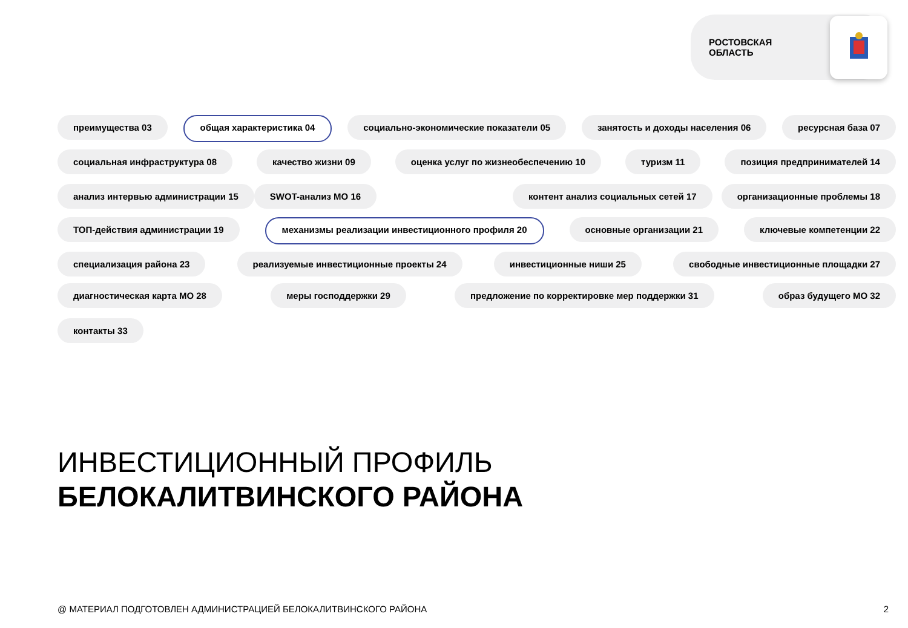РОСТОВСКАЯ
ОБЛАСТЬ
преимущества 03 общая характеристика 04 социально-экономические показатели 05 занятость и доходы населения 06 ресурсная база 07
социальная инфраструктура 08 качество жизни 09 оценка услуг по жизнеобеспечению 10 туризм 11 позиция предпринимателей 14
анализ интервью администрации 15 SWOT-анализ МО 16 контент анализ социальных сетей 17 организационные проблемы 18
ТОП-действия администрации 19 механизмы реализации инвестиционного профиля 20 основные организации 21 ключевые компетенции 22
специализация района 23 реализуемые инвестиционные проекты 24 инвестиционные ниши 25 свободные инвестиционные площадки 27
диагностическая карта МО 28 меры господдержки 29 предложение по корректировке мер поддержки 31 образ будущего МО 32
контакты 33
ИНВЕСТИЦИОННЫЙ ПРОФИЛЬ
БЕЛОКАЛИТВИНСКОГО РАЙОНА
@ МАТЕРИАЛ ПОДГОТОВЛЕН АДМИНИСТРАЦИЕЙ БЕЛОКАЛИТВИНСКОГО РАЙОНА
2